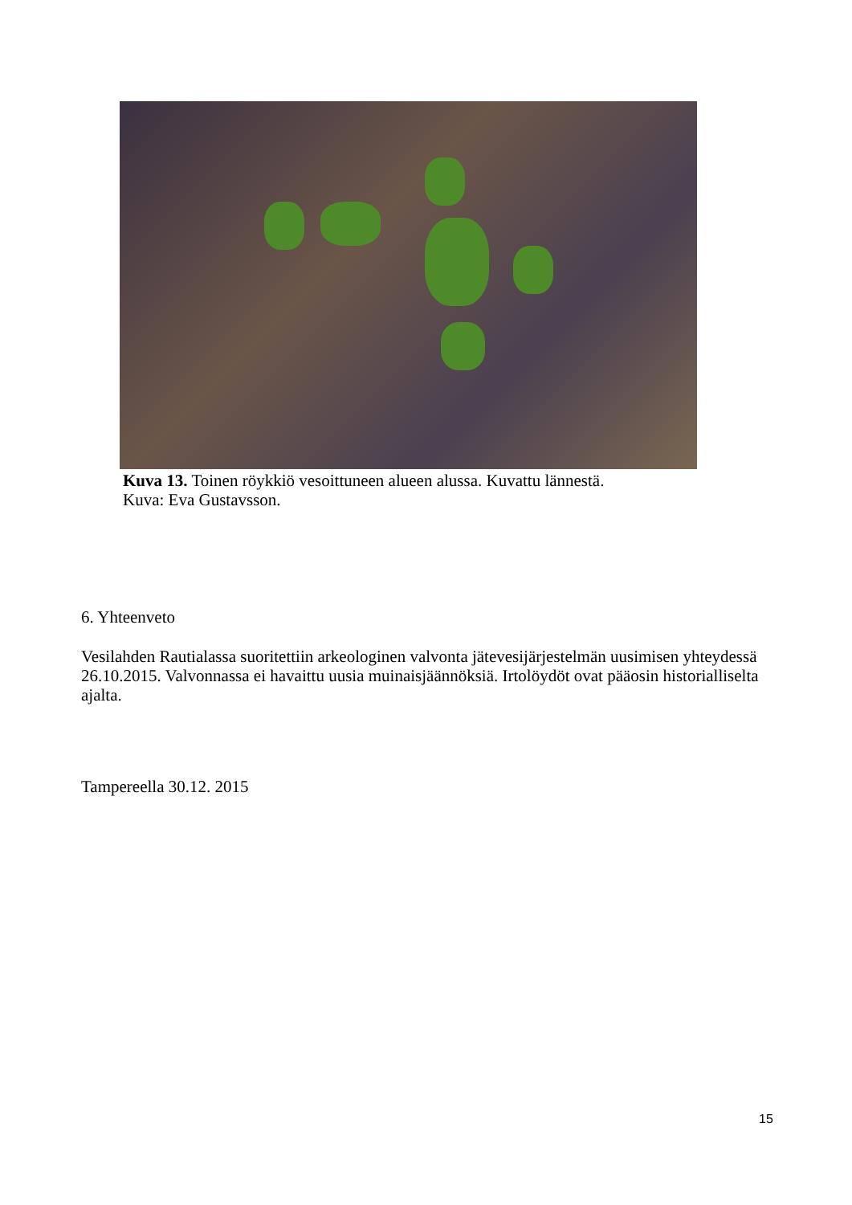Kuva 13. Toinen röykkiö vesoittuneen alueen alussa. Kuvattu lännestä.
Kuva: Eva Gustavsson.
6. Yhteenveto
Vesilahden Rautialassa suoritettiin arkeologinen valvonta jätevesijärjestelmän uusimisen yhteydessä 26.10.2015. Valvonnassa ei havaittu uusia muinaisjäännöksiä. Irtolöydöt ovat pääosin historialliselta ajalta.
Tampereella 30.12. 2015
15